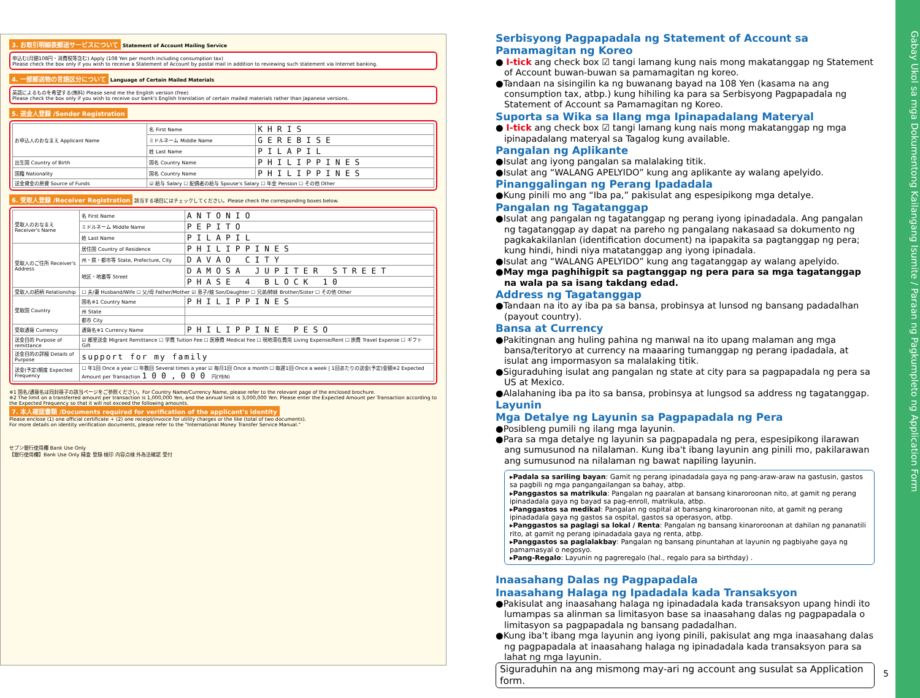3. お取引明細表郵送サービスについて Statement of Account Mailing Service
申込む(月額108円・消費税等含む) Apply (108 Yen per month including consumption tax)
Please check the box only if you wish to receive a Statement of Account by postal mail in addition to reviewing such statement via Internet banking.
4. 一部郵送物の言語区分について Language of Certain Mailed Materials
英語によるものを希望する(無料) Please send me the English version (free)
Please check the box only if you wish to receive our bank's English translation of certain mailed materials rather than Japanese versions.
5. 送金人登録 /Sender Registration
| お申込人のおなまえ Applicant Name | 名 First Name | KHRIS |
| | ミドルネーム Middle Name | GEREBISE |
| | 姓 Last Name | PILAPIL |
| 出生国 Country of Birth | 国名 Country Name | PHILIPPINES |
| 国籍 Nationality | 国名 Country Name | PHILIPPINES |
| 送金資金の原資 Source of Funds | ☑ 給与 Salary ☐ 配偶者の給与 Spouse's Salary ☐ 年金 Pension ☐ その他 Other | |
6. 受取人登録 /Receiver Registration 該当する項目にはチェックしてください。Please check the corresponding boxes below.
| 受取人のおなまえ Receiver's Name | 名 First Name | ANTONIO |
| | ミドルネーム Middle Name | PEPITO |
| | 姓 Last Name | PILAPIL |
| 受取人のご住所 Receiver's Address | 居住国 Country of Residence | PHILIPPINES |
| | 州・県・都市等 State, Prefecture, City | DAVAO CITY |
| | 地区・地番等 Street | DAMOSA JUPITER STREET |
| | | PHASE 4 BLOCK 10 |
| 受取人の続柄 Relationship | ☐ 夫/妻 Husband/Wife ☐ 父/母 Father/Mother ☑ 息子/娘 Son/Daughter ☐ 兄弟/姉妹 Brother/Sister ☐ その他 Other | |
| 受取国 Country | 国名※1 Country Name | PHILIPPINES |
| | 州 State | |
| | 都市 City | |
| 受取通貨 Currency | 通貨名※1 Currency Name | PHILIPPINE PESO |
| 送金目的 Purpose of remittance | ☑ 郷里送金 Migrant Remittance ☐ 学費 Tuition Fee ☐ 医療費 Medical Fee ☐ 現地滞在費用 Living Expense/Rent ☐ 旅費 Travel Expense ☐ ギフト Gift | |
| 送金目的の詳細 Details of Purpose | support for my family | |
| 送金(予定)頻度 Expected Frequency | ☐ 年1回 Once a year ☐ 年数回 Several times a year ☑ 毎月1回 Once a month ☐ 毎週1回 Once a week / 1回あたりの送金(予定)金額※2 Expected Amount per Transaction 100,000 円(YEN) | |
※1 国名/通貨名は同封冊子の該当ページをご参照ください。For Country Name/Currency Name, please refer to the relevant page of the enclosed brochure.
※2 The limit on a transferred amount per transaction is 1,000,000 Yen, and the annual limit is 3,000,000 Yen. Please enter the Expected Amount per Transaction according to the Expected Frequency so that it will not exceed the following amounts.
7. 本人確認書類 /Documents required for verification of the applicant's identity
Please enclose (1) one official certificate + (2) one receipt/invoice for utility charges or the like (total of two documents).
For more details on identity verification documents, please refer to the "International Money Transfer Service Manual."
セブン銀行使用欄 Bank Use Only
【銀行使用欄】Bank Use Only 精査 登録 検印 内容点検 外為法確認 受付
Serbisyong Pagpapadala ng Statement of Account sa Pamamagitan ng Koreo
● I-tick ang check box ☑ tangi lamang kung nais mong makatanggap ng Statement of Account buwan-buwan sa pamamagitan ng koreo.
●Tandaan na sisingilin ka ng buwanang bayad na 108 Yen (kasama na ang consumption tax, atbp.) kung hihiling ka para sa Serbisyong Pagpapadala ng Statement of Account sa Pamamagitan ng Koreo.
Suporta sa Wika sa Ilang mga Ipinapadalang Materyal
● I-tick ang check box ☑ tangi lamang kung nais mong makatanggap ng mga ipinapadalang materyal sa Tagalog kung available.
Pangalan ng Aplikante
●Isulat ang iyong pangalan sa malalaking titik.
●Isulat ang “WALANG APELYIDO” kung ang aplikante ay walang apelyido.
Pinanggalingan ng Perang Ipadadala
●Kung pinili mo ang “Iba pa,” pakisulat ang espesipikong mga detalye.
Pangalan ng Tagatanggap
●Isulat ang pangalan ng tagatanggap ng perang iyong ipinadadala. Ang pangalan ng tagatanggap ay dapat na pareho ng pangalang nakasaad sa dokumento ng pagkakakilanlan (identification document) na ipapakita sa pagtanggap ng pera; kung hindi, hindi niya matatanggap ang iyong ipinadala.
●Isulat ang “WALANG APELYIDO” kung ang tagatanggap ay walang apelyido.
●May mga paghihigpit sa pagtanggap ng pera para sa mga tagatanggap na wala pa sa isang takdang edad.
Address ng Tagatanggap
●Tandaan na ito ay iba pa sa bansa, probinsya at lunsod ng bansang padadalhan (payout country).
Bansa at Currency
●Pakitingnan ang huling pahina ng manwal na ito upang malaman ang mga bansa/teritoryo at currency na maaaring tumanggap ng perang ipadadala, at isulat ang impormasyon sa malalaking titik.
●Siguraduhing isulat ang pangalan ng state at city para sa pagpapadala ng pera sa US at Mexico.
●Alalahaning iba pa ito sa bansa, probinsya at lungsod sa address ng tagatanggap.
Layunin
Mga Detalye ng Layunin sa Pagpapadala ng Pera
●Posibleng pumili ng ilang mga layunin.
●Para sa mga detalye ng layunin sa pagpapadala ng pera, espesipikong ilarawan ang sumusunod na nilalaman. Kung iba't ibang layunin ang pinili mo, pakilarawan ang sumusunod na nilalaman ng bawat napiling layunin.
▸Padala sa sariling bayan: Gamit ng perang ipinadadala gaya ng pang-araw-araw na gastusin, gastos sa pagbili ng mga pangangailangan sa bahay, atbp.
▸Panggastos sa matrikula: Pangalan ng paaralan at bansang kinaroroonan nito, at gamit ng perang ipinadadala gaya ng bayad sa pag-enroll, matrikula, atbp.
▸Panggastos sa medikal: Pangalan ng ospital at bansang kinaroroonan nito, at gamit ng perang ipinadadala gaya ng gastos sa ospital, gastos sa operasyon, atbp.
▸Panggastos sa paglagi sa lokal / Renta: Pangalan ng bansang kinaroroonan at dahilan ng pananatili rito, at gamit ng perang ipinadadala gaya ng renta, atbp.
▸Panggastos sa paglalakbay: Pangalan ng bansang pinuntahan at layunin ng pagbiyahe gaya ng pamamasyal o negosyo.
▸Pang-Regalo: Layunin ng pagreregalo (hal., regalo para sa birthday) .
Inaasahang Dalas ng Pagpapadala
Inaasahang Halaga ng Ipadadala kada Transaksyon
●Pakisulat ang inaasahang halaga ng ipinadadala kada transaksyon upang hindi ito lumampas sa alinman sa limitasyon base sa inaasahang dalas ng pagpapadala o limitasyon sa pagpapadala ng bansang padadalhan.
●Kung iba't ibang mga layunin ang iyong pinili, pakisulat ang mga inaasahang dalas ng pagpapadala at inaasahang halaga ng ipinadadala kada transaksyon para sa lahat ng mga layunin.
Siguraduhin na ang mismong may-ari ng account ang susulat sa Application form.
Gabay Ukol sa mga Dokumentong Kailangang Isumite / Paraan ng Pagkumpleto ng Application Form
5